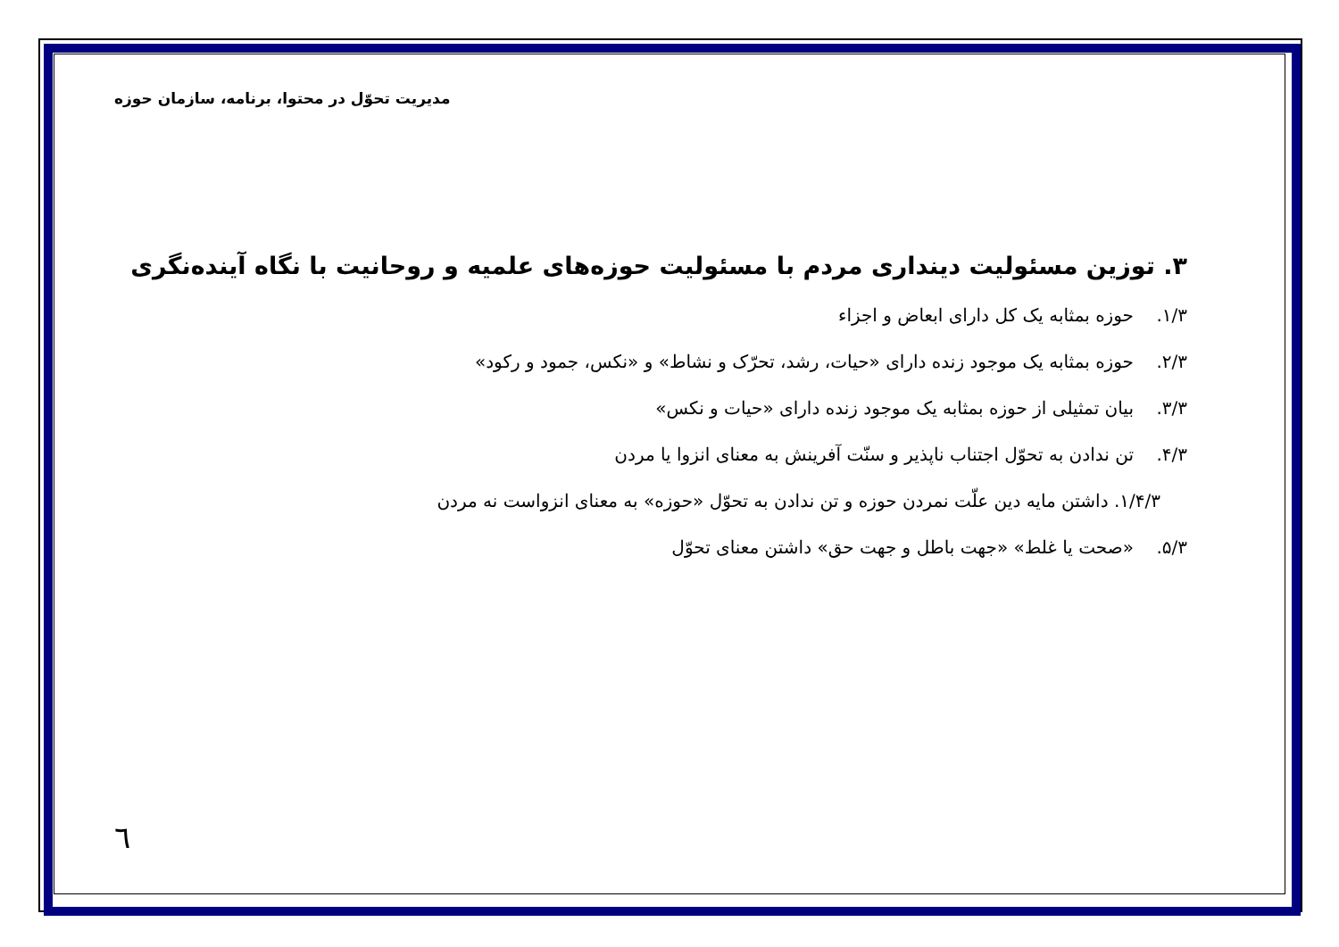مدیریت تحوّل در محتوا، برنامه، سازمان حوزه
۳. توزین مسئولیت دینداری مردم با مسئولیت حوزه‌های علمیه و روحانیت با نگاه آینده‌نگری
۱/۳. حوزه بمثابه یک کل دارای ابعاض و اجزاء
۲/۳. حوزه بمثابه یک موجود زنده دارای «حیات، رشد، تحرّک و نشاط» و «نکس، جمود و رکود»
۳/۳. بیان تمثیلی از حوزه بمثابه یک موجود زنده دارای «حیات و نکس»
۴/۳. تن ندادن به تحوّل اجتناب ناپذیر و سنّت آفرینش به معنای انزوا یا مردن
۱/۴/۳. داشتن مایه دین علّت نمردن حوزه و تن ندادن به تحوّل «حوزه» به معنای انزواست نه مردن
۵/۳. «صحت یا غلط» «جهت باطل و جهت حق» داشتن معنای تحوّل
٦